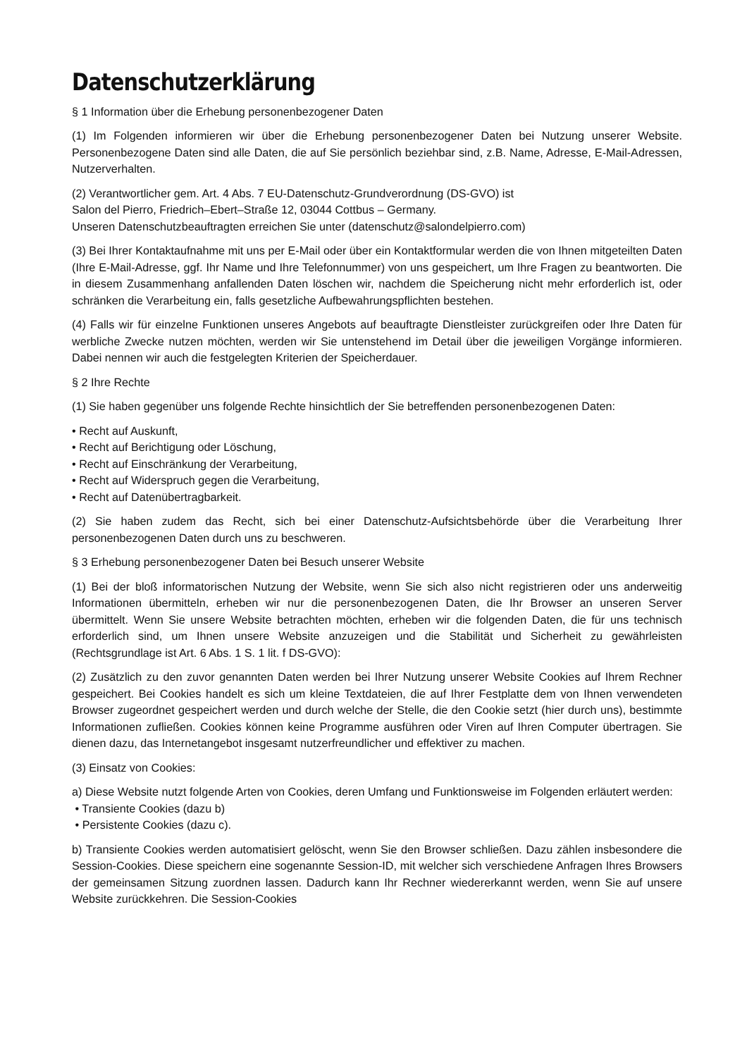Datenschutzerklärung
§ 1 Information über die Erhebung personenbezogener Daten
(1) Im Folgenden informieren wir über die Erhebung personenbezogener Daten bei Nutzung unserer Website. Personenbezogene Daten sind alle Daten, die auf Sie persönlich beziehbar sind, z.B. Name, Adresse, E-Mail-Adressen, Nutzerverhalten.
(2) Verantwortlicher gem. Art. 4 Abs. 7 EU-Datenschutz-Grundverordnung (DS-GVO) ist
Salon del Pierro, Friedrich–Ebert–Straße 12, 03044 Cottbus – Germany.
Unseren Datenschutzbeauftragten erreichen Sie unter (datenschutz@salondelpierro.com)
(3) Bei Ihrer Kontaktaufnahme mit uns per E-Mail oder über ein Kontaktformular werden die von Ihnen mitgeteilten Daten (Ihre E-Mail-Adresse, ggf. Ihr Name und Ihre Telefonnummer) von uns gespeichert, um Ihre Fragen zu beantworten. Die in diesem Zusammenhang anfallenden Daten löschen wir, nachdem die Speicherung nicht mehr erforderlich ist, oder schränken die Verarbeitung ein, falls gesetzliche Aufbewahrungspflichten bestehen.
(4) Falls wir für einzelne Funktionen unseres Angebots auf beauftragte Dienstleister zurückgreifen oder Ihre Daten für werbliche Zwecke nutzen möchten, werden wir Sie untenstehend im Detail über die jeweiligen Vorgänge informieren. Dabei nennen wir auch die festgelegten Kriterien der Speicherdauer.
§ 2 Ihre Rechte
(1) Sie haben gegenüber uns folgende Rechte hinsichtlich der Sie betreffenden personenbezogenen Daten:
• Recht auf Auskunft,
• Recht auf Berichtigung oder Löschung,
• Recht auf Einschränkung der Verarbeitung,
• Recht auf Widerspruch gegen die Verarbeitung,
• Recht auf Datenübertragbarkeit.
(2) Sie haben zudem das Recht, sich bei einer Datenschutz-Aufsichtsbehörde über die Verarbeitung Ihrer personenbezogenen Daten durch uns zu beschweren.
§ 3 Erhebung personenbezogener Daten bei Besuch unserer Website
(1) Bei der bloß informatorischen Nutzung der Website, wenn Sie sich also nicht registrieren oder uns anderweitig Informationen übermitteln, erheben wir nur die personenbezogenen Daten, die Ihr Browser an unseren Server übermittelt. Wenn Sie unsere Website betrachten möchten, erheben wir die folgenden Daten, die für uns technisch erforderlich sind, um Ihnen unsere Website anzuzeigen und die Stabilität und Sicherheit zu gewährleisten (Rechtsgrundlage ist Art. 6 Abs. 1 S. 1 lit. f DS-GVO):
(2) Zusätzlich zu den zuvor genannten Daten werden bei Ihrer Nutzung unserer Website Cookies auf Ihrem Rechner gespeichert. Bei Cookies handelt es sich um kleine Textdateien, die auf Ihrer Festplatte dem von Ihnen verwendeten Browser zugeordnet gespeichert werden und durch welche der Stelle, die den Cookie setzt (hier durch uns), bestimmte Informationen zufließen. Cookies können keine Programme ausführen oder Viren auf Ihren Computer übertragen. Sie dienen dazu, das Internetangebot insgesamt nutzerfreundlicher und effektiver zu machen.
(3) Einsatz von Cookies:
a) Diese Website nutzt folgende Arten von Cookies, deren Umfang und Funktionsweise im Folgenden erläutert werden:
• Transiente Cookies (dazu b)
• Persistente Cookies (dazu c).
b) Transiente Cookies werden automatisiert gelöscht, wenn Sie den Browser schließen. Dazu zählen insbesondere die Session-Cookies. Diese speichern eine sogenannte Session-ID, mit welcher sich verschiedene Anfragen Ihres Browsers der gemeinsamen Sitzung zuordnen lassen. Dadurch kann Ihr Rechner wiedererkannt werden, wenn Sie auf unsere Website zurückkehren. Die Session-Cookies